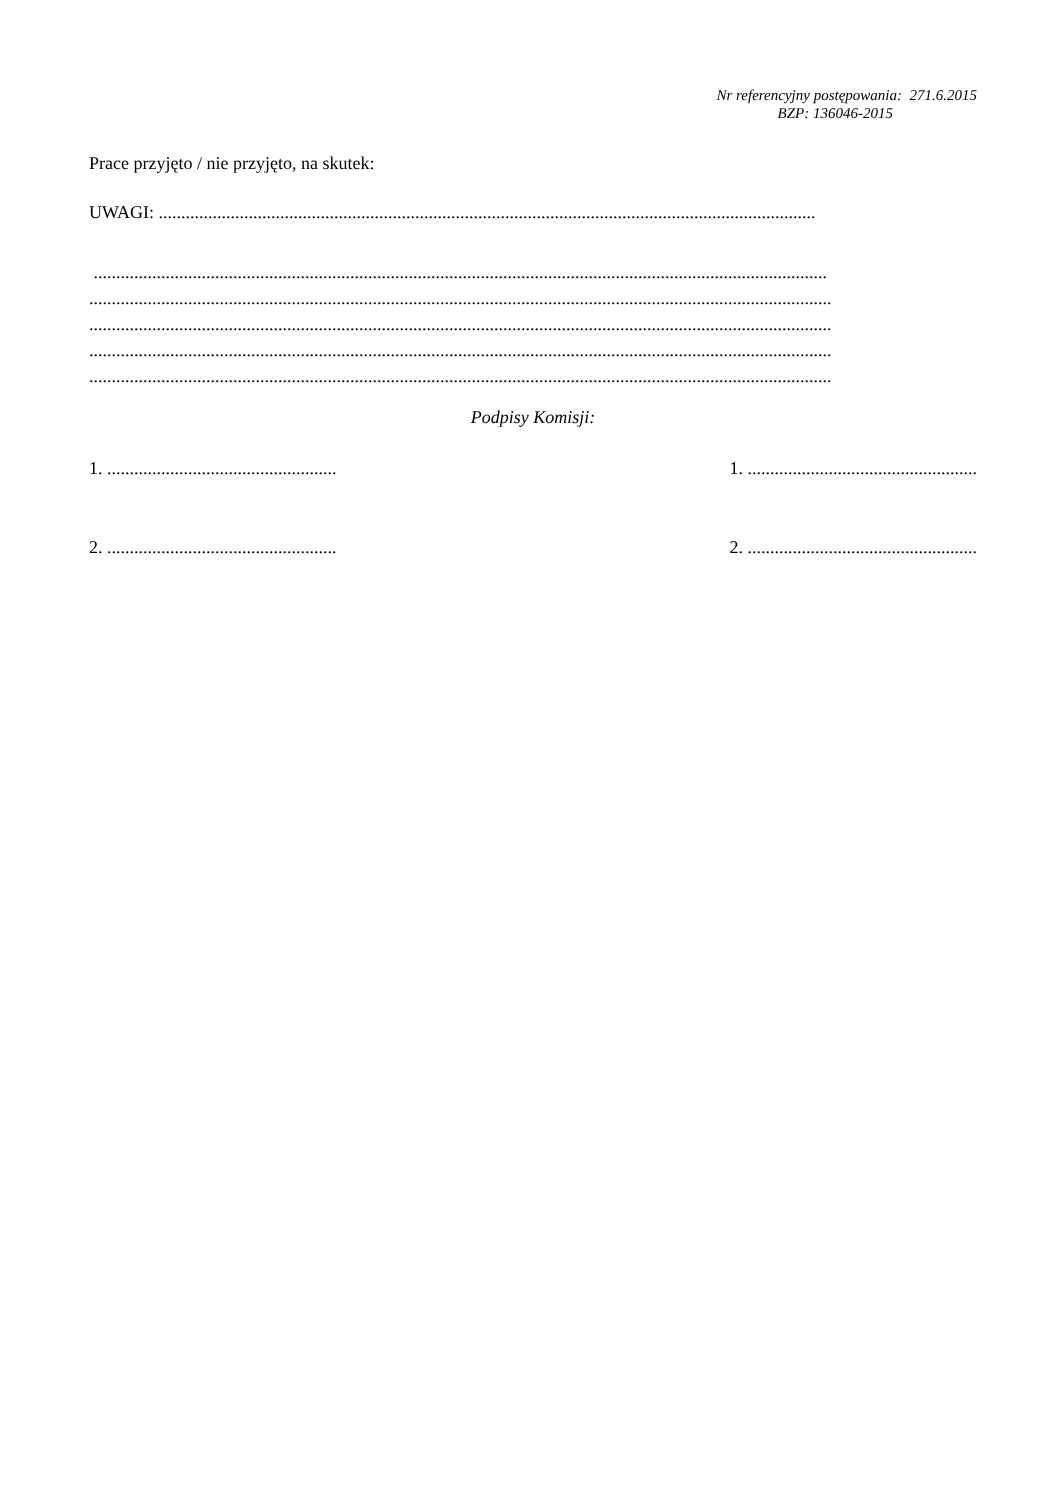Nr referencyjny postępowania: 271.6.2015
BZP: 136046-2015
Prace przyjęto / nie przyjęto, na skutek:
UWAGI: ..................................................................................................................................................
...................................................................................................................................................................
.....................................................................................................................................................................
.....................................................................................................................................................................
.....................................................................................................................................................................
.....................................................................................................................................................................
Podpisy Komisji:
1. ................................................... 1. ...................................................
2. ................................................... 2. ...................................................